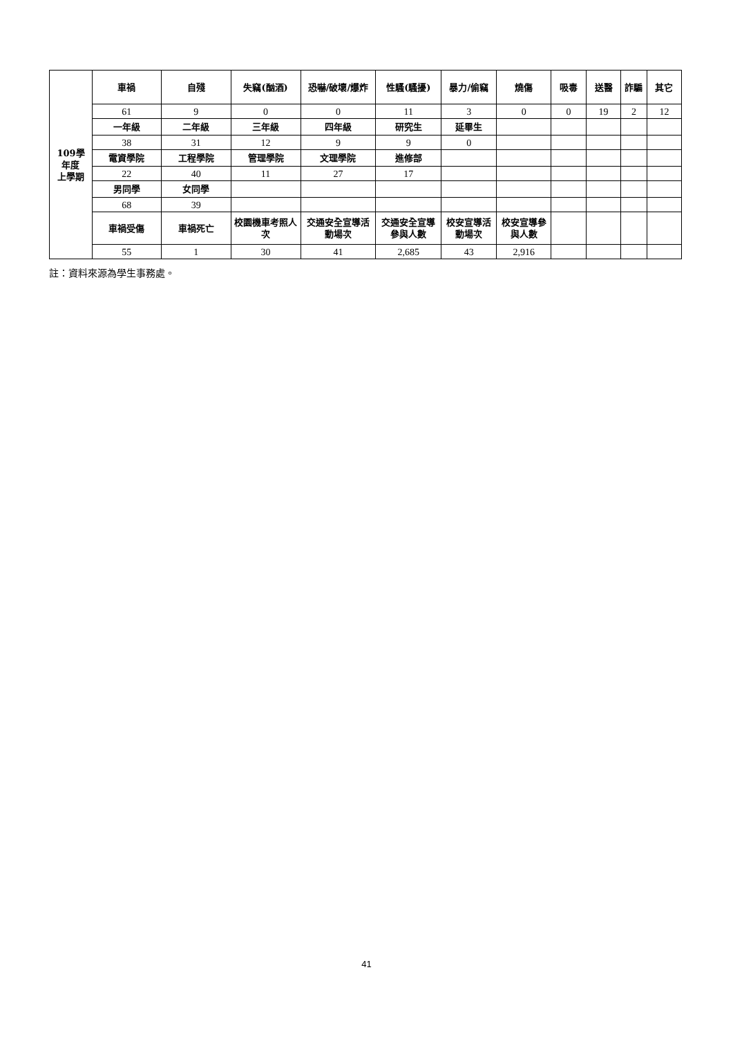| 109學 年度 上學期 | 車禍 | 自殘 | 失竊(酗酒) | 恐嚇/破壞/爆炸 | 性騷(騷擾) | 暴力/偷竊 | 燒傷 | 吸毒 | 送醫 | 詐騙 | 其它 |
| --- | --- | --- | --- | --- | --- | --- | --- | --- | --- | --- | --- |
| | 61 | 9 | 0 | 0 | 11 | 3 | 0 | 0 | 19 | 2 | 12 |
| | 一年級 | 二年級 | 三年級 | 四年級 | 研究生 | 延畢生 | | | | | |
| | 38 | 31 | 12 | 9 | 9 | 0 | | | | | |
| | 電資學院 | 工程學院 | 管理學院 | 文理學院 | 進修部 | | | | | | |
| | 22 | 40 | 11 | 27 | 17 | | | | | | |
| | 男同學 | 女同學 | | | | | | | | | |
| | 68 | 39 | | | | | | | | | |
| | 車禍受傷 | 車禍死亡 | 校園機車考照人次 | 交通安全宣導活動場次 | 交通安全宣導參與人數 | 校安宣導活動場次 | 校安宣導參與人數 | | | | |
| | 55 | 1 | 30 | 41 | 2,685 | 43 | 2,916 | | | | |
註：資料來源為學生事務處。
41